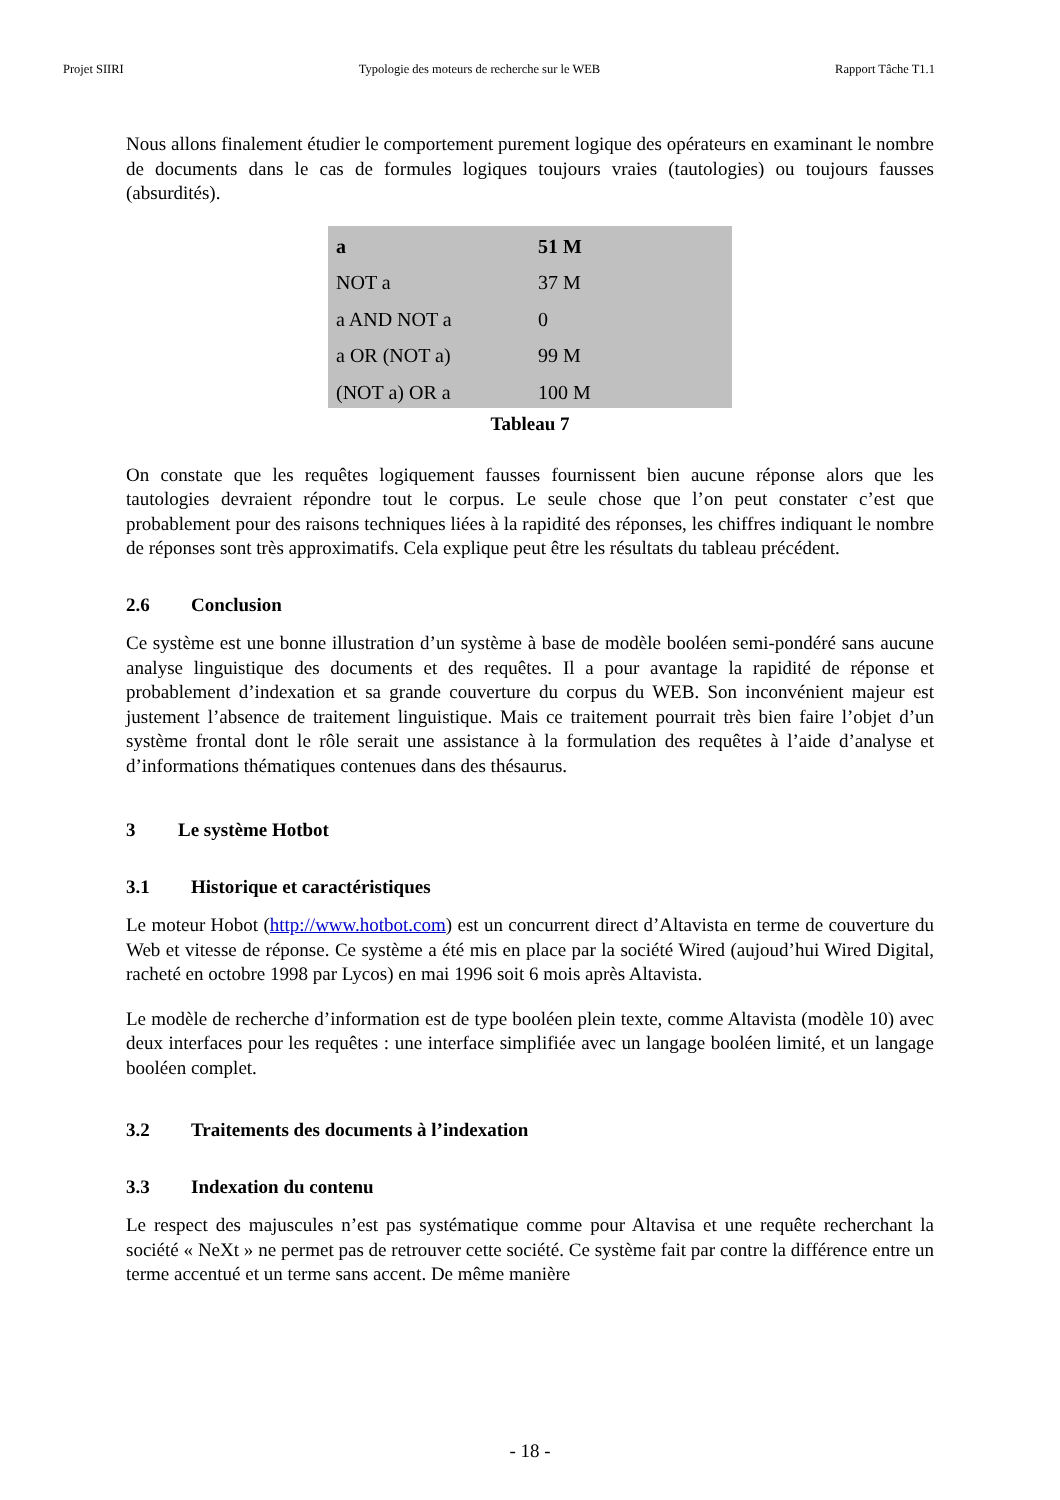Projet SIIRI Typologie des moteurs de recherche sur le WEB Rapport Tâche T1.1
Nous allons finalement étudier le comportement purement logique des opérateurs en examinant le nombre de documents dans le cas de formules logiques toujours vraies (tautologies) ou toujours fausses (absurdités).
| a | 51 M |
| NOT a | 37 M |
| a AND NOT a | 0 |
| a OR (NOT a) | 99 M |
| (NOT a) OR a | 100 M |
Tableau 7
On constate que les requêtes logiquement fausses fournissent bien aucune réponse alors que les tautologies devraient répondre tout le corpus. Le seule chose que l’on peut constater c’est que probablement pour des raisons techniques liées à la rapidité des réponses, les chiffres indiquant le nombre de réponses sont très approximatifs. Cela explique peut être les résultats du tableau précédent.
2.6 Conclusion
Ce système est une bonne illustration d’un système à base de modèle booléen semi-pondéré sans aucune analyse linguistique des documents et des requêtes. Il a pour avantage la rapidité de réponse et probablement d’indexation et sa grande couverture du corpus du WEB. Son inconvénient majeur est justement l’absence de traitement linguistique. Mais ce traitement pourrait très bien faire l’objet d’un système frontal dont le rôle serait une assistance à la formulation des requêtes à l’aide d’analyse et d’informations thématiques contenues dans des thésaurus.
3 Le système Hotbot
3.1 Historique et caractéristiques
Le moteur Hobot (http://www.hotbot.com) est un concurrent direct d’Altavista en terme de couverture du Web et vitesse de réponse. Ce système a été mis en place par la société Wired (aujoud’hui Wired Digital, racheté en octobre 1998 par Lycos) en mai 1996 soit 6 mois après Altavista.
Le modèle de recherche d’information est de type booléen plein texte, comme Altavista (modèle 10) avec deux interfaces pour les requêtes : une interface simplifiée avec un langage booléen limité, et un langage booléen complet.
3.2 Traitements des documents à l’indexation
3.3 Indexation du contenu
Le respect des majuscules n’est pas systématique comme pour Altavisa et une requête recherchant la société « NeXt » ne permet pas de retrouver cette société. Ce système fait par contre la différence entre un terme accentué et un terme sans accent. De même manière
- 18 -